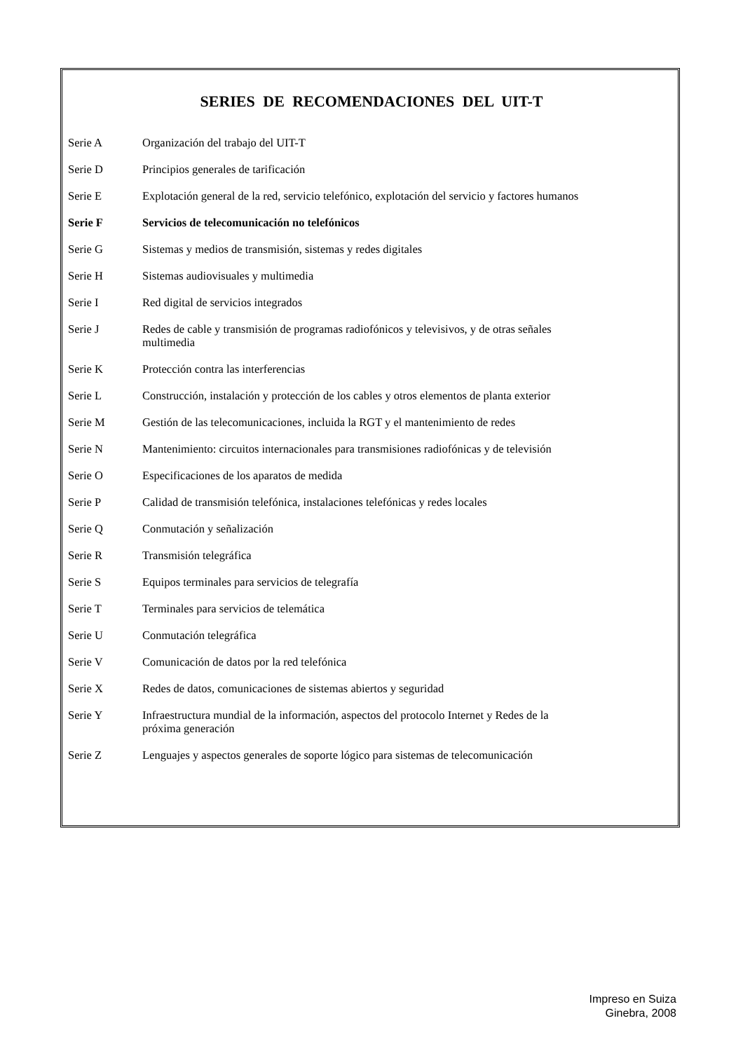SERIES DE RECOMENDACIONES DEL UIT-T
| Serie A | Organización del trabajo del UIT-T |
| Serie D | Principios generales de tarificación |
| Serie E | Explotación general de la red, servicio telefónico, explotación del servicio y factores humanos |
| Serie F | Servicios de telecomunicación no telefónicos |
| Serie G | Sistemas y medios de transmisión, sistemas y redes digitales |
| Serie H | Sistemas audiovisuales y multimedia |
| Serie I | Red digital de servicios integrados |
| Serie J | Redes de cable y transmisión de programas radiofónicos y televisivos, y de otras señales multimedia |
| Serie K | Protección contra las interferencias |
| Serie L | Construcción, instalación y protección de los cables y otros elementos de planta exterior |
| Serie M | Gestión de las telecomunicaciones, incluida la RGT y el mantenimiento de redes |
| Serie N | Mantenimiento: circuitos internacionales para transmisiones radiofónicas y de televisión |
| Serie O | Especificaciones de los aparatos de medida |
| Serie P | Calidad de transmisión telefónica, instalaciones telefónicas y redes locales |
| Serie Q | Conmutación y señalización |
| Serie R | Transmisión telegráfica |
| Serie S | Equipos terminales para servicios de telegrafía |
| Serie T | Terminales para servicios de telemática |
| Serie U | Conmutación telegráfica |
| Serie V | Comunicación de datos por la red telefónica |
| Serie X | Redes de datos, comunicaciones de sistemas abiertos y seguridad |
| Serie Y | Infraestructura mundial de la información, aspectos del protocolo Internet y Redes de la próxima generación |
| Serie Z | Lenguajes y aspectos generales de soporte lógico para sistemas de telecomunicación |
Impreso en Suiza
Ginebra, 2008